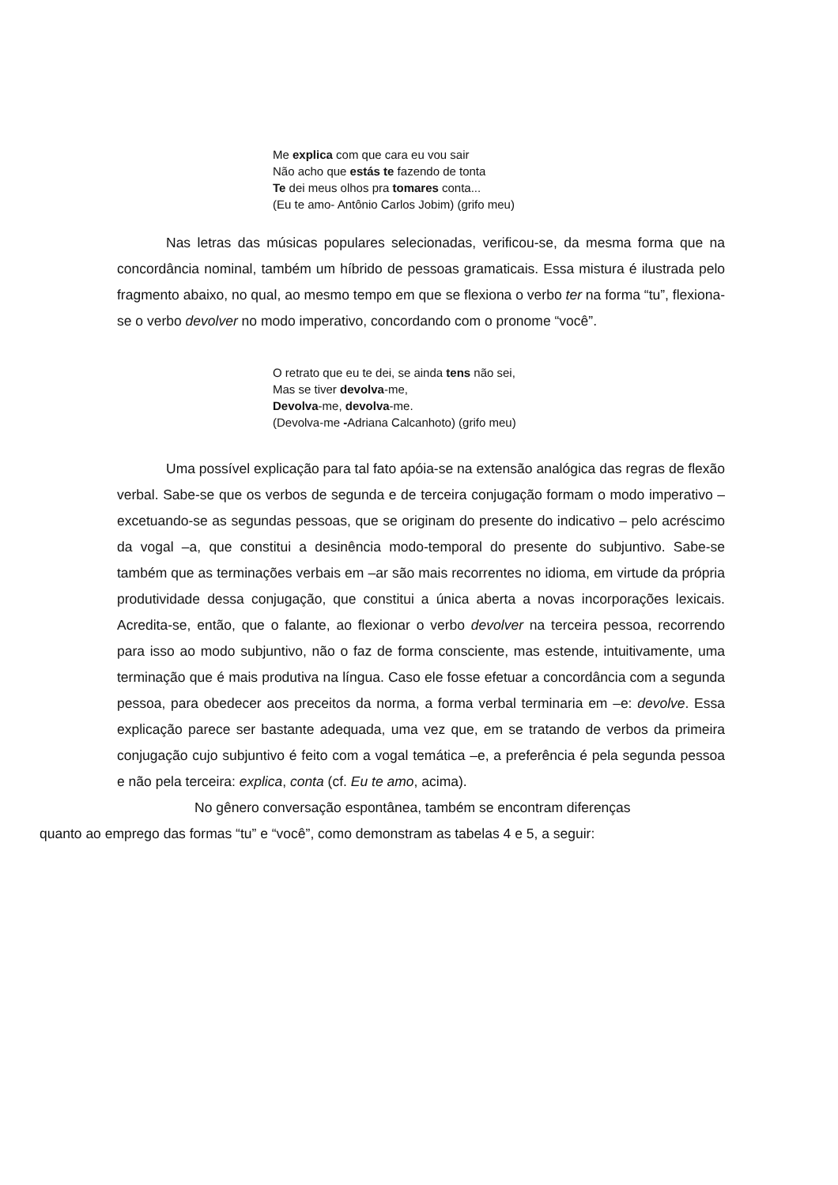Me explica com que cara eu vou sair
Não acho que estás te fazendo de tonta
Te dei meus olhos pra tomares conta...
(Eu te amo- Antônio Carlos Jobim) (grifo meu)
Nas letras das músicas populares selecionadas, verificou-se, da mesma forma que na concordância nominal, também um híbrido de pessoas gramaticais. Essa mistura é ilustrada pelo fragmento abaixo, no qual, ao mesmo tempo em que se flexiona o verbo ter na forma “tu”, flexiona-se o verbo devolver no modo imperativo, concordando com o pronome “você”.
O retrato que eu te dei, se ainda tens não sei,
Mas se tiver devolva-me,
Devolva-me, devolva-me.
(Devolva-me -Adriana Calcanhoto) (grifo meu)
Uma possível explicação para tal fato apóia-se na extensão analógica das regras de flexão verbal. Sabe-se que os verbos de segunda e de terceira conjugação formam o modo imperativo – excetuando-se as segundas pessoas, que se originam do presente do indicativo – pelo acréscimo da vogal –a, que constitui a desinência modo-temporal do presente do subjuntivo. Sabe-se também que as terminações verbais em –ar são mais recorrentes no idioma, em virtude da própria produtividade dessa conjugação, que constitui a única aberta a novas incorporações lexicais. Acredita-se, então, que o falante, ao flexionar o verbo devolver na terceira pessoa, recorrendo para isso ao modo subjuntivo, não o faz de forma consciente, mas estende, intuitivamente, uma terminação que é mais produtiva na língua. Caso ele fosse efetuar a concordância com a segunda pessoa, para obedecer aos preceitos da norma, a forma verbal terminaria em –e: devolve. Essa explicação parece ser bastante adequada, uma vez que, em se tratando de verbos da primeira conjugação cujo subjuntivo é feito com a vogal temática –e, a preferência é pela segunda pessoa e não pela terceira: explica, conta (cf. Eu te amo, acima).
No gênero conversação espontânea, também se encontram diferenças
quanto ao emprego das formas “tu” e “você”, como demonstram as tabelas 4 e 5, a seguir: